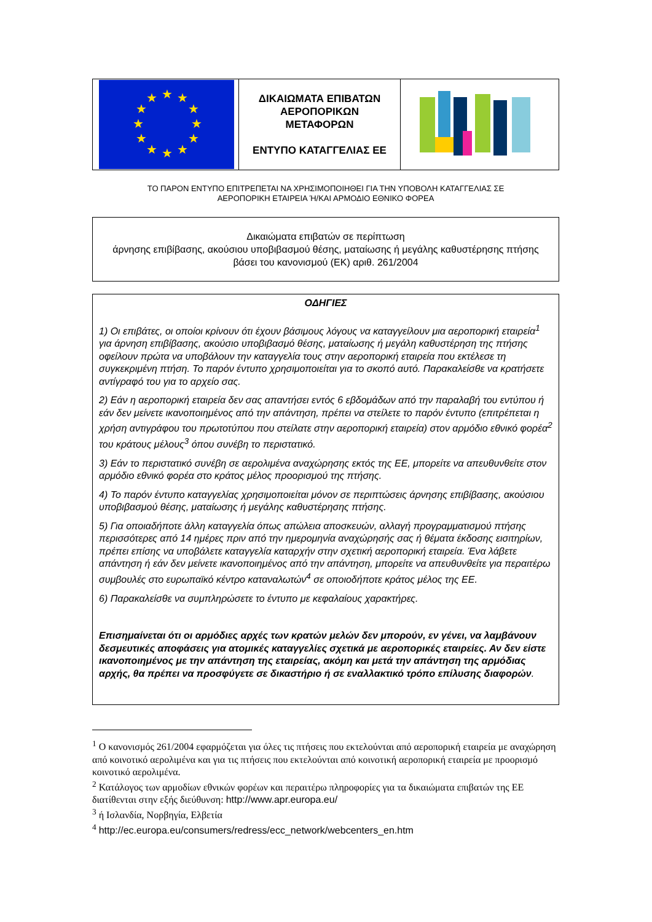| ★ ★ ★ ★ ★ ★ ★ ★ ★ ★ ★ ★ | ΔΙΚΑΙΩΜΑΤΑ ΕΠΙΒΑΤΩΝ ΑΕΡΟΠΟΡΙΚΩΝ ΜΕΤΑΦΟΡΩΝ ΕΝΤΥΠΟ ΚΑΤΑΓΓΕΛΙΑΣ ΕΕ | |
ΤΟ ΠΑΡΟΝ ΕΝΤΥΠΟ ΕΠΙΤΡΕΠΕΤΑΙ ΝΑ ΧΡΗΣΙΜΟΠΟΙΗΘΕΙ ΓΙΑ ΤΗΝ ΥΠΟΒΟΛΗ ΚΑΤΑΓΓΕΛΙΑΣ ΣΕ
ΑΕΡΟΠΟΡΙΚΗ ΕΤΑΙΡΕΙΑ Ή/ΚΑΙ ΑΡΜΟΔΙΟ ΕΘΝΙΚΟ ΦΟΡΕΑ
Δικαιώματα επιβατών σε περίπτωση
άρνησης επιβίβασης, ακούσιου υποβιβασμού θέσης, ματαίωσης ή μεγάλης καθυστέρησης πτήσης
βάσει του κανονισμού (ΕΚ) αριθ. 261/2004
ΟΔΗΓΙΕΣ
1) Οι επιβάτες, οι οποίοι κρίνουν ότι έχουν βάσιμους λόγους να καταγγείλουν μια αεροπορική εταιρεία<sup>1</sup> για άρνηση επιβίβασης, ακούσιο υποβιβασμό θέσης, ματαίωσης ή μεγάλη καθυστέρηση της πτήσης οφείλουν πρώτα να υποβάλουν την καταγγελία τους στην αεροπορική εταιρεία που εκτέλεσε τη συγκεκριμένη πτήση. Το παρόν έντυπο χρησιμοποιείται για το σκοπό αυτό. Παρακαλείσθε να κρατήσετε αντίγραφό του για το αρχείο σας.
2) Εάν η αεροπορική εταιρεία δεν σας απαντήσει εντός 6 εβδομάδων από την παραλαβή του εντύπου ή εάν δεν μείνετε ικανοποιημένος από την απάντηση, πρέπει να στείλετε το παρόν έντυπο (επιτρέπεται η χρήση αντιγράφου του πρωτοτύπου που στείλατε στην αεροπορική εταιρεία) στον αρμόδιο εθνικό φορέα<sup>2</sup> του κράτους μέλους<sup>3</sup> όπου συνέβη το περιστατικό.
3) Εάν το περιστατικό συνέβη σε αερολιμένα αναχώρησης εκτός της ΕΕ, μπορείτε να απευθυνθείτε στον αρμόδιο εθνικό φορέα στο κράτος μέλος προορισμού της πτήσης.
4) Το παρόν έντυπο καταγγελίας χρησιμοποιείται μόνον σε περιπτώσεις άρνησης επιβίβασης, ακούσιου υποβιβασμού θέσης, ματαίωσης ή μεγάλης καθυστέρησης πτήσης.
5) Για οποιαδήποτε άλλη καταγγελία όπως απώλεια αποσκευών, αλλαγή προγραμματισμού πτήσης περισσότερες από 14 ημέρες πριν από την ημερομηνία αναχώρησής σας ή θέματα έκδοσης εισιτηρίων, πρέπει επίσης να υποβάλετε καταγγελία καταρχήν στην σχετική αεροπορική εταιρεία. Ένα λάβετε απάντηση ή εάν δεν μείνετε ικανοποιημένος από την απάντηση, μπορείτε να απευθυνθείτε για περαιτέρω συμβουλές στο ευρωπαϊκό κέντρο καταναλωτών<sup>4</sup> σε οποιοδήποτε κράτος μέλος της ΕΕ.
6) Παρακαλείσθε να συμπληρώσετε το έντυπο με κεφαλαίους χαρακτήρες.
Επισημαίνεται ότι οι αρμόδιες αρχές των κρατών μελών δεν μπορούν, εν γένει, να λαμβάνουν δεσμευτικές αποφάσεις για ατομικές καταγγελίες σχετικά με αεροπορικές εταιρείες. Αν δεν είστε ικανοποιημένος με την απάντηση της εταιρείας, ακόμη και μετά την απάντηση της αρμόδιας αρχής, θα πρέπει να προσφύγετε σε δικαστήριο ή σε εναλλακτικό τρόπο επίλυσης διαφορών.
<sup>1</sup> Ο κανονισμός 261/2004 εφαρμόζεται για όλες τις πτήσεις που εκτελούνται από αεροπορική εταιρεία με αναχώρηση από κοινοτικό αερολιμένα και για τις πτήσεις που εκτελούνται από κοινοτική αεροπορική εταιρεία με προορισμό κοινοτικό αερολιμένα.
<sup>2</sup> Κατάλογος των αρμοδίων εθνικών φορέων και περαιτέρω πληροφορίες για τα δικαιώματα επιβατών της ΕΕ διατίθενται στην εξής διεύθυνση: http://www.apr.europa.eu/
<sup>3</sup> ή Ισλανδία, Νορβηγία, Ελβετία
<sup>4</sup> http://ec.europa.eu/consumers/redress/ecc_network/webcenters_en.htm